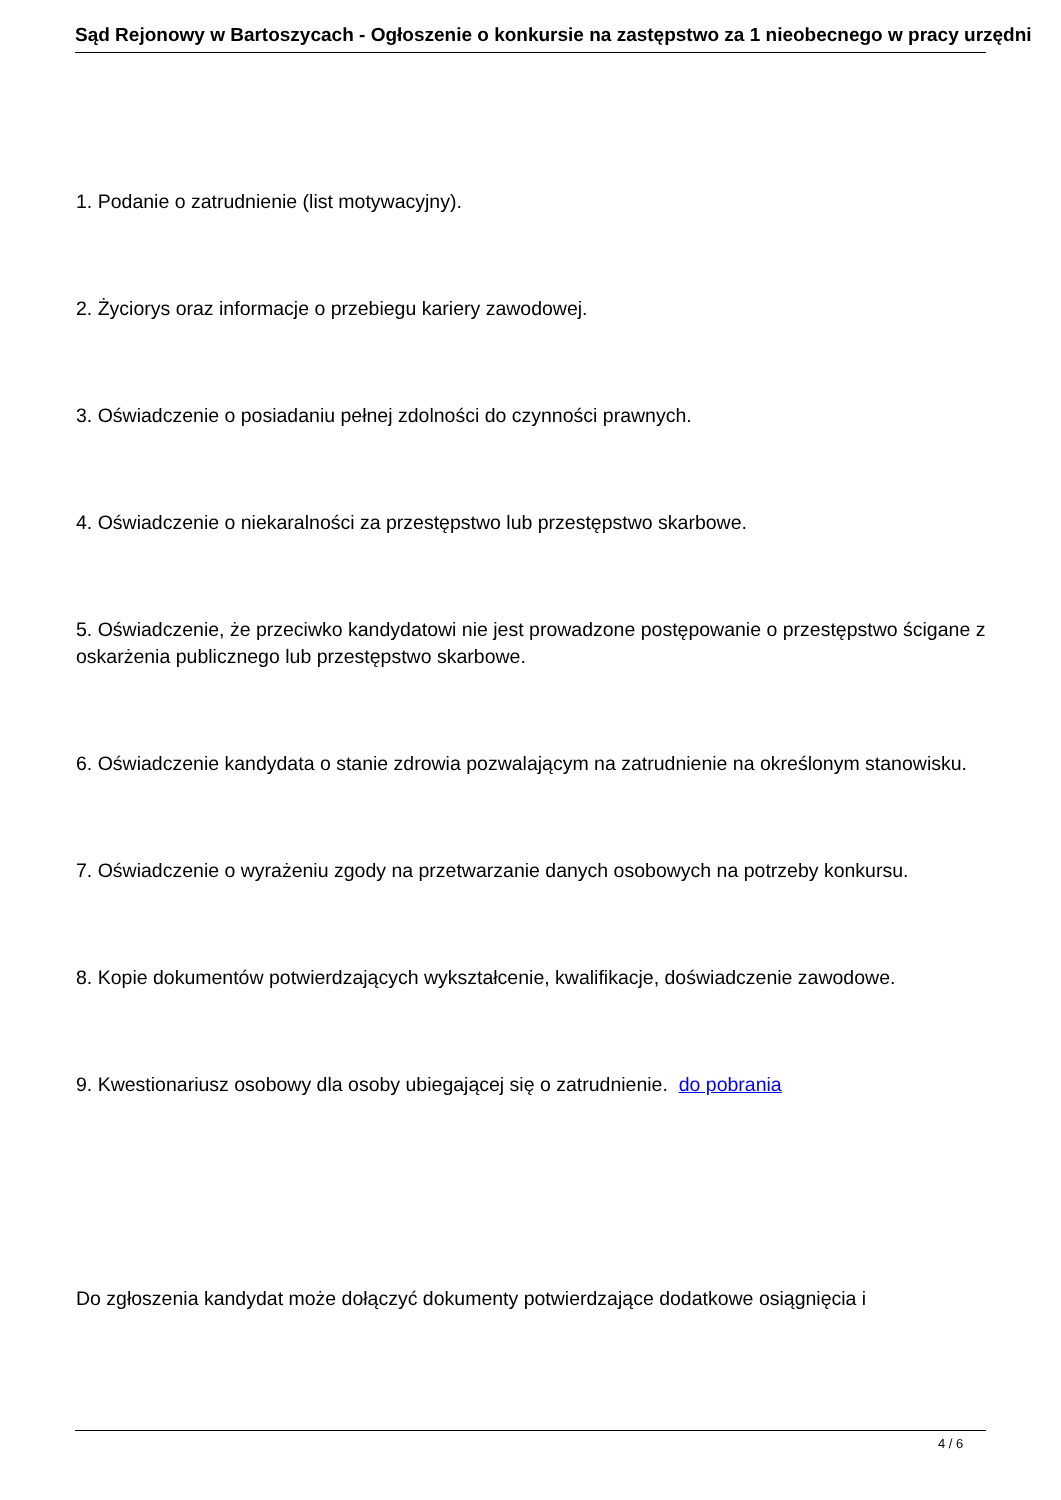Sąd Rejonowy w Bartoszycach - Ogłoszenie o konkursie na zastępstwo za 1 nieobecnego w pracy urzędni
1. Podanie o zatrudnienie (list motywacyjny).
2. Życiorys oraz informacje o przebiegu kariery zawodowej.
3. Oświadczenie o posiadaniu pełnej zdolności do czynności prawnych.
4. Oświadczenie o niekaralności za przestępstwo lub przestępstwo skarbowe.
5. Oświadczenie, że przeciwko kandydatowi nie jest prowadzone postępowanie o przestępstwo ścigane z oskarżenia publicznego lub przestępstwo skarbowe.
6. Oświadczenie kandydata o stanie zdrowia pozwalającym na zatrudnienie na określonym stanowisku.
7. Oświadczenie o wyrażeniu zgody na przetwarzanie danych osobowych na potrzeby konkursu.
8. Kopie dokumentów potwierdzających wykształcenie, kwalifikacje, doświadczenie zawodowe.
9. Kwestionariusz osobowy dla osoby ubiegającej się o zatrudnienie. do pobrania
Do zgłoszenia kandydat może dołączyć dokumenty potwierdzające dodatkowe osiągnięcia i
4 / 6